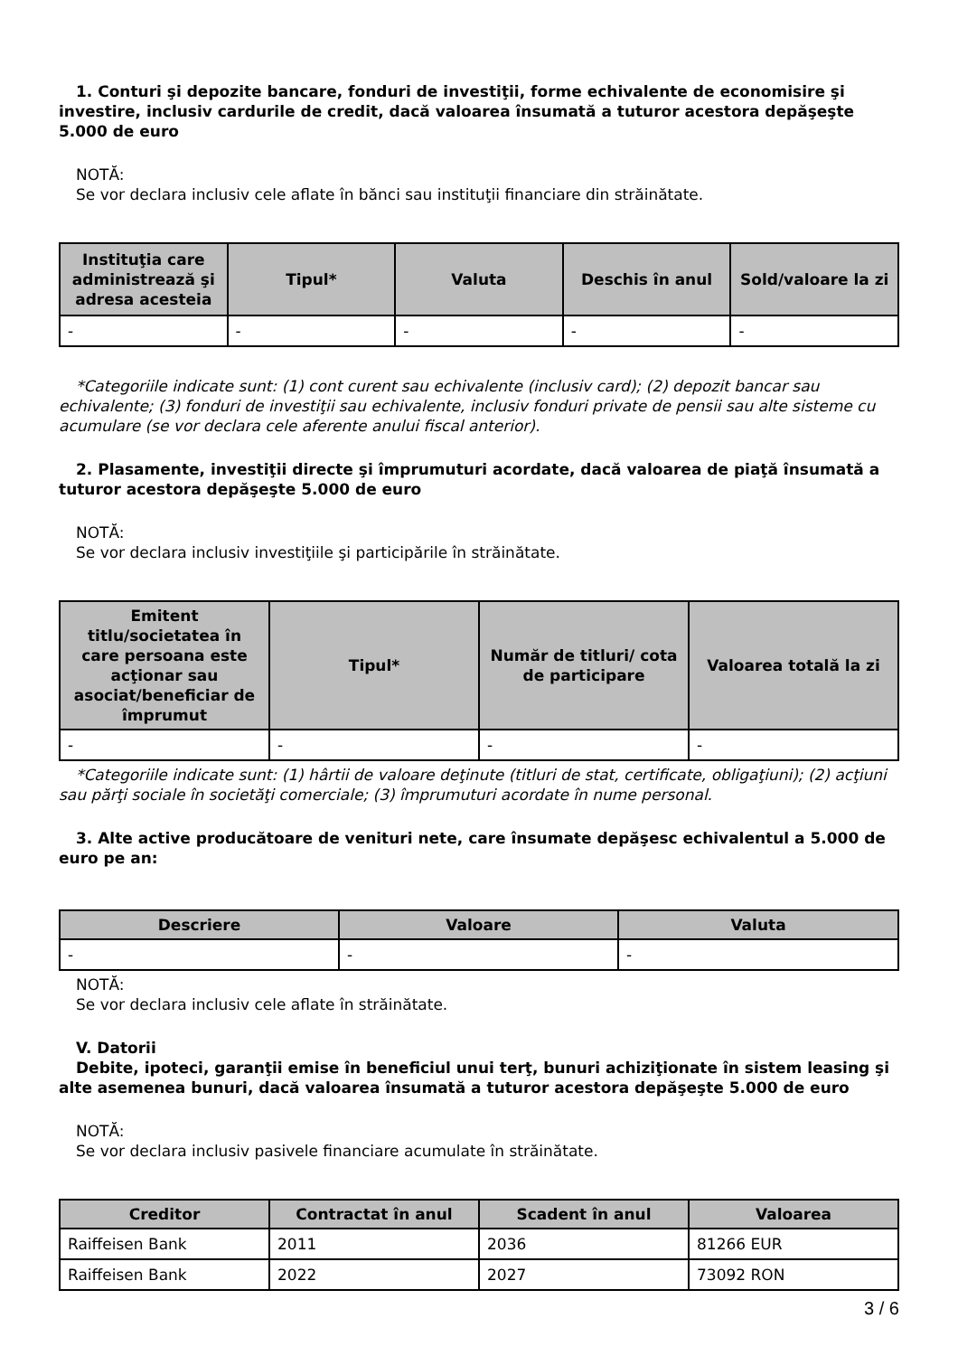1. Conturi şi depozite bancare, fonduri de investiţii, forme echivalente de economisire şi investire, inclusiv cardurile de credit, dacă valoarea însumată a tuturor acestora depăşeşte 5.000 de euro
NOTĂ:
Se vor declara inclusiv cele aflate în bănci sau instituţii financiare din străinătate.
| Instituţia care administrează şi adresa acesteia | Tipul* | Valuta | Deschis în anul | Sold/valoare la zi |
| --- | --- | --- | --- | --- |
| - | - | - | - | - |
*Categoriile indicate sunt: (1) cont curent sau echivalente (inclusiv card); (2) depozit bancar sau echivalente; (3) fonduri de investiţii sau echivalente, inclusiv fonduri private de pensii sau alte sisteme cu acumulare (se vor declara cele aferente anului fiscal anterior).
2. Plasamente, investiţii directe şi împrumuturi acordate, dacă valoarea de piaţă însumată a tuturor acestora depăşeşte 5.000 de euro
NOTĂ:
Se vor declara inclusiv investiţiile şi participările în străinătate.
| Emitent titlu/societatea în care persoana este acţionar sau asociat/beneficiar de împrumut | Tipul* | Număr de titluri/ cota de participare | Valoarea totală la zi |
| --- | --- | --- | --- |
| - | - | - | - |
*Categoriile indicate sunt: (1) hârtii de valoare deţinute (titluri de stat, certificate, obligaţiuni); (2) acţiuni sau părţi sociale în societăţi comerciale; (3) împrumuturi acordate în nume personal.
3. Alte active producătoare de venituri nete, care însumate depăşesc echivalentul a 5.000 de euro pe an:
| Descriere | Valoare | Valuta |
| --- | --- | --- |
| - | - | - |
NOTĂ:
Se vor declara inclusiv cele aflate în străinătate.
V. Datorii
Debite, ipoteci, garanţii emise în beneficiul unui terţ, bunuri achiziţionate în sistem leasing şi alte asemenea bunuri, dacă valoarea însumată a tuturor acestora depăşeşte 5.000 de euro
NOTĂ:
Se vor declara inclusiv pasivele financiare acumulate în străinătate.
| Creditor | Contractat în anul | Scadent în anul | Valoarea |
| --- | --- | --- | --- |
| Raiffeisen Bank | 2011 | 2036 | 81266 EUR |
| Raiffeisen Bank | 2022 | 2027 | 73092 RON |
3 / 6